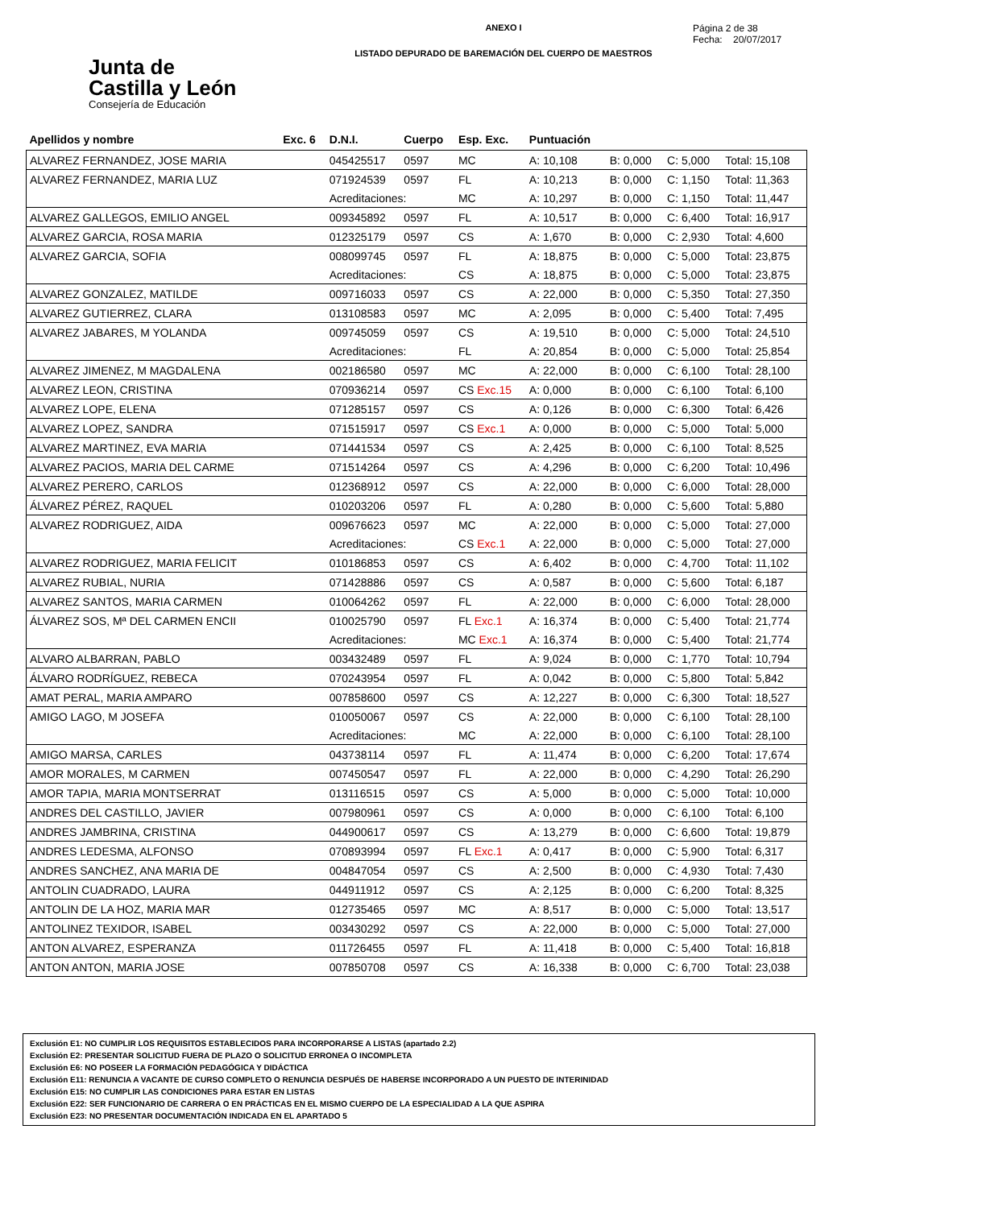Junta de
Castilla y León
Consejería de Educación
ANEXO I
LISTADO DEPURADO DE BAREMACIÓN DEL CUERPO DE MAESTROS
Página 2 de 38
Fecha: 20/07/2017
| Apellidos y nombre | Exc. 6 | D.N.I. | Cuerpo | Esp. Exc. | Puntuación | | | |
| --- | --- | --- | --- | --- | --- | --- | --- | --- |
| ALVAREZ FERNANDEZ, JOSE MARIA | | 045425517 | 0597 | MC | A: 10,108 | B: 0,000 | C: 5,000 | Total: 15,108 |
| ALVAREZ FERNANDEZ, MARIA LUZ | | 071924539 | 0597 | FL | A: 10,213 | B: 0,000 | C: 1,150 | Total: 11,363 |
| | | Acreditaciones: | | MC | A: 10,297 | B: 0,000 | C: 1,150 | Total: 11,447 |
| ALVAREZ GALLEGOS, EMILIO ANGEL | | 009345892 | 0597 | FL | A: 10,517 | B: 0,000 | C: 6,400 | Total: 16,917 |
| ALVAREZ GARCIA, ROSA MARIA | | 012325179 | 0597 | CS | A: 1,670 | B: 0,000 | C: 2,930 | Total: 4,600 |
| ALVAREZ GARCIA, SOFIA | | 008099745 | 0597 | FL | A: 18,875 | B: 0,000 | C: 5,000 | Total: 23,875 |
| | | Acreditaciones: | | CS | A: 18,875 | B: 0,000 | C: 5,000 | Total: 23,875 |
| ALVAREZ GONZALEZ, MATILDE | | 009716033 | 0597 | CS | A: 22,000 | B: 0,000 | C: 5,350 | Total: 27,350 |
| ALVAREZ GUTIERREZ, CLARA | | 013108583 | 0597 | MC | A: 2,095 | B: 0,000 | C: 5,400 | Total: 7,495 |
| ALVAREZ JABARES, M YOLANDA | | 009745059 | 0597 | CS | A: 19,510 | B: 0,000 | C: 5,000 | Total: 24,510 |
| | | Acreditaciones: | | FL | A: 20,854 | B: 0,000 | C: 5,000 | Total: 25,854 |
| ALVAREZ JIMENEZ, M MAGDALENA | | 002186580 | 0597 | MC | A: 22,000 | B: 0,000 | C: 6,100 | Total: 28,100 |
| ALVAREZ LEON, CRISTINA | | 070936214 | 0597 | CS Exc.15 | A: 0,000 | B: 0,000 | C: 6,100 | Total: 6,100 |
| ALVAREZ LOPE, ELENA | | 071285157 | 0597 | CS | A: 0,126 | B: 0,000 | C: 6,300 | Total: 6,426 |
| ALVAREZ LOPEZ, SANDRA | | 071515917 | 0597 | CS Exc.1 | A: 0,000 | B: 0,000 | C: 5,000 | Total: 5,000 |
| ALVAREZ MARTINEZ, EVA MARIA | | 071441534 | 0597 | CS | A: 2,425 | B: 0,000 | C: 6,100 | Total: 8,525 |
| ALVAREZ PACIOS, MARIA DEL CARME | | 071514264 | 0597 | CS | A: 4,296 | B: 0,000 | C: 6,200 | Total: 10,496 |
| ALVAREZ PERERO, CARLOS | | 012368912 | 0597 | CS | A: 22,000 | B: 0,000 | C: 6,000 | Total: 28,000 |
| ÁLVAREZ PÉREZ, RAQUEL | | 010203206 | 0597 | FL | A: 0,280 | B: 0,000 | C: 5,600 | Total: 5,880 |
| ALVAREZ RODRIGUEZ, AIDA | | 009676623 | 0597 | MC | A: 22,000 | B: 0,000 | C: 5,000 | Total: 27,000 |
| | | Acreditaciones: | | CS Exc.1 | A: 22,000 | B: 0,000 | C: 5,000 | Total: 27,000 |
| ALVAREZ RODRIGUEZ, MARIA FELICIT | | 010186853 | 0597 | CS | A: 6,402 | B: 0,000 | C: 4,700 | Total: 11,102 |
| ALVAREZ RUBIAL, NURIA | | 071428886 | 0597 | CS | A: 0,587 | B: 0,000 | C: 5,600 | Total: 6,187 |
| ALVAREZ SANTOS, MARIA CARMEN | | 010064262 | 0597 | FL | A: 22,000 | B: 0,000 | C: 6,000 | Total: 28,000 |
| ÁLVAREZ SOS, Mª DEL CARMEN ENCII | | 010025790 | 0597 | FL Exc.1 | A: 16,374 | B: 0,000 | C: 5,400 | Total: 21,774 |
| | | Acreditaciones: | | MC Exc.1 | A: 16,374 | B: 0,000 | C: 5,400 | Total: 21,774 |
| ALVARO ALBARRAN, PABLO | | 003432489 | 0597 | FL | A: 9,024 | B: 0,000 | C: 1,770 | Total: 10,794 |
| ÁLVARO RODRÍGUEZ, REBECA | | 070243954 | 0597 | FL | A: 0,042 | B: 0,000 | C: 5,800 | Total: 5,842 |
| AMAT PERAL, MARIA AMPARO | | 007858600 | 0597 | CS | A: 12,227 | B: 0,000 | C: 6,300 | Total: 18,527 |
| AMIGO LAGO, M JOSEFA | | 010050067 | 0597 | CS | A: 22,000 | B: 0,000 | C: 6,100 | Total: 28,100 |
| | | Acreditaciones: | | MC | A: 22,000 | B: 0,000 | C: 6,100 | Total: 28,100 |
| AMIGO MARSA, CARLES | | 043738114 | 0597 | FL | A: 11,474 | B: 0,000 | C: 6,200 | Total: 17,674 |
| AMOR MORALES, M CARMEN | | 007450547 | 0597 | FL | A: 22,000 | B: 0,000 | C: 4,290 | Total: 26,290 |
| AMOR TAPIA, MARIA MONTSERRAT | | 013116515 | 0597 | CS | A: 5,000 | B: 0,000 | C: 5,000 | Total: 10,000 |
| ANDRES DEL CASTILLO, JAVIER | | 007980961 | 0597 | CS | A: 0,000 | B: 0,000 | C: 6,100 | Total: 6,100 |
| ANDRES JAMBRINA, CRISTINA | | 044900617 | 0597 | CS | A: 13,279 | B: 0,000 | C: 6,600 | Total: 19,879 |
| ANDRES LEDESMA, ALFONSO | | 070893994 | 0597 | FL Exc.1 | A: 0,417 | B: 0,000 | C: 5,900 | Total: 6,317 |
| ANDRES SANCHEZ, ANA MARIA DE | | 004847054 | 0597 | CS | A: 2,500 | B: 0,000 | C: 4,930 | Total: 7,430 |
| ANTOLIN CUADRADO, LAURA | | 044911912 | 0597 | CS | A: 2,125 | B: 0,000 | C: 6,200 | Total: 8,325 |
| ANTOLIN DE LA HOZ, MARIA MAR | | 012735465 | 0597 | MC | A: 8,517 | B: 0,000 | C: 5,000 | Total: 13,517 |
| ANTOLINEZ TEXIDOR, ISABEL | | 003430292 | 0597 | CS | A: 22,000 | B: 0,000 | C: 5,000 | Total: 27,000 |
| ANTON ALVAREZ, ESPERANZA | | 011726455 | 0597 | FL | A: 11,418 | B: 0,000 | C: 5,400 | Total: 16,818 |
| ANTON ANTON, MARIA JOSE | | 007850708 | 0597 | CS | A: 16,338 | B: 0,000 | C: 6,700 | Total: 23,038 |
Exclusión E1: NO CUMPLIR LOS REQUISITOS ESTABLECIDOS PARA INCORPORARSE A LISTAS (apartado 2.2)
Exclusión E2: PRESENTAR SOLICITUD FUERA DE PLAZO O SOLICITUD ERRONEA O INCOMPLETA
Exclusión E6: NO POSEER LA FORMACIÓN PEDAGÓGICA Y DIDÁCTICA
Exclusión E11: RENUNCIA A VACANTE DE CURSO COMPLETO O RENUNCIA DESPUÉS DE HABERSE INCORPORADO A UN PUESTO DE INTERINIDAD
Exclusión E15: NO CUMPLIR LAS CONDICIONES PARA ESTAR EN LISTAS
Exclusión E22: SER FUNCIONARIO DE CARRERA O EN PRÁCTICAS EN EL MISMO CUERPO DE LA ESPECIALIDAD A LA QUE ASPIRA
Exclusión E23: NO PRESENTAR DOCUMENTACIÓN INDICADA EN EL APARTADO 5